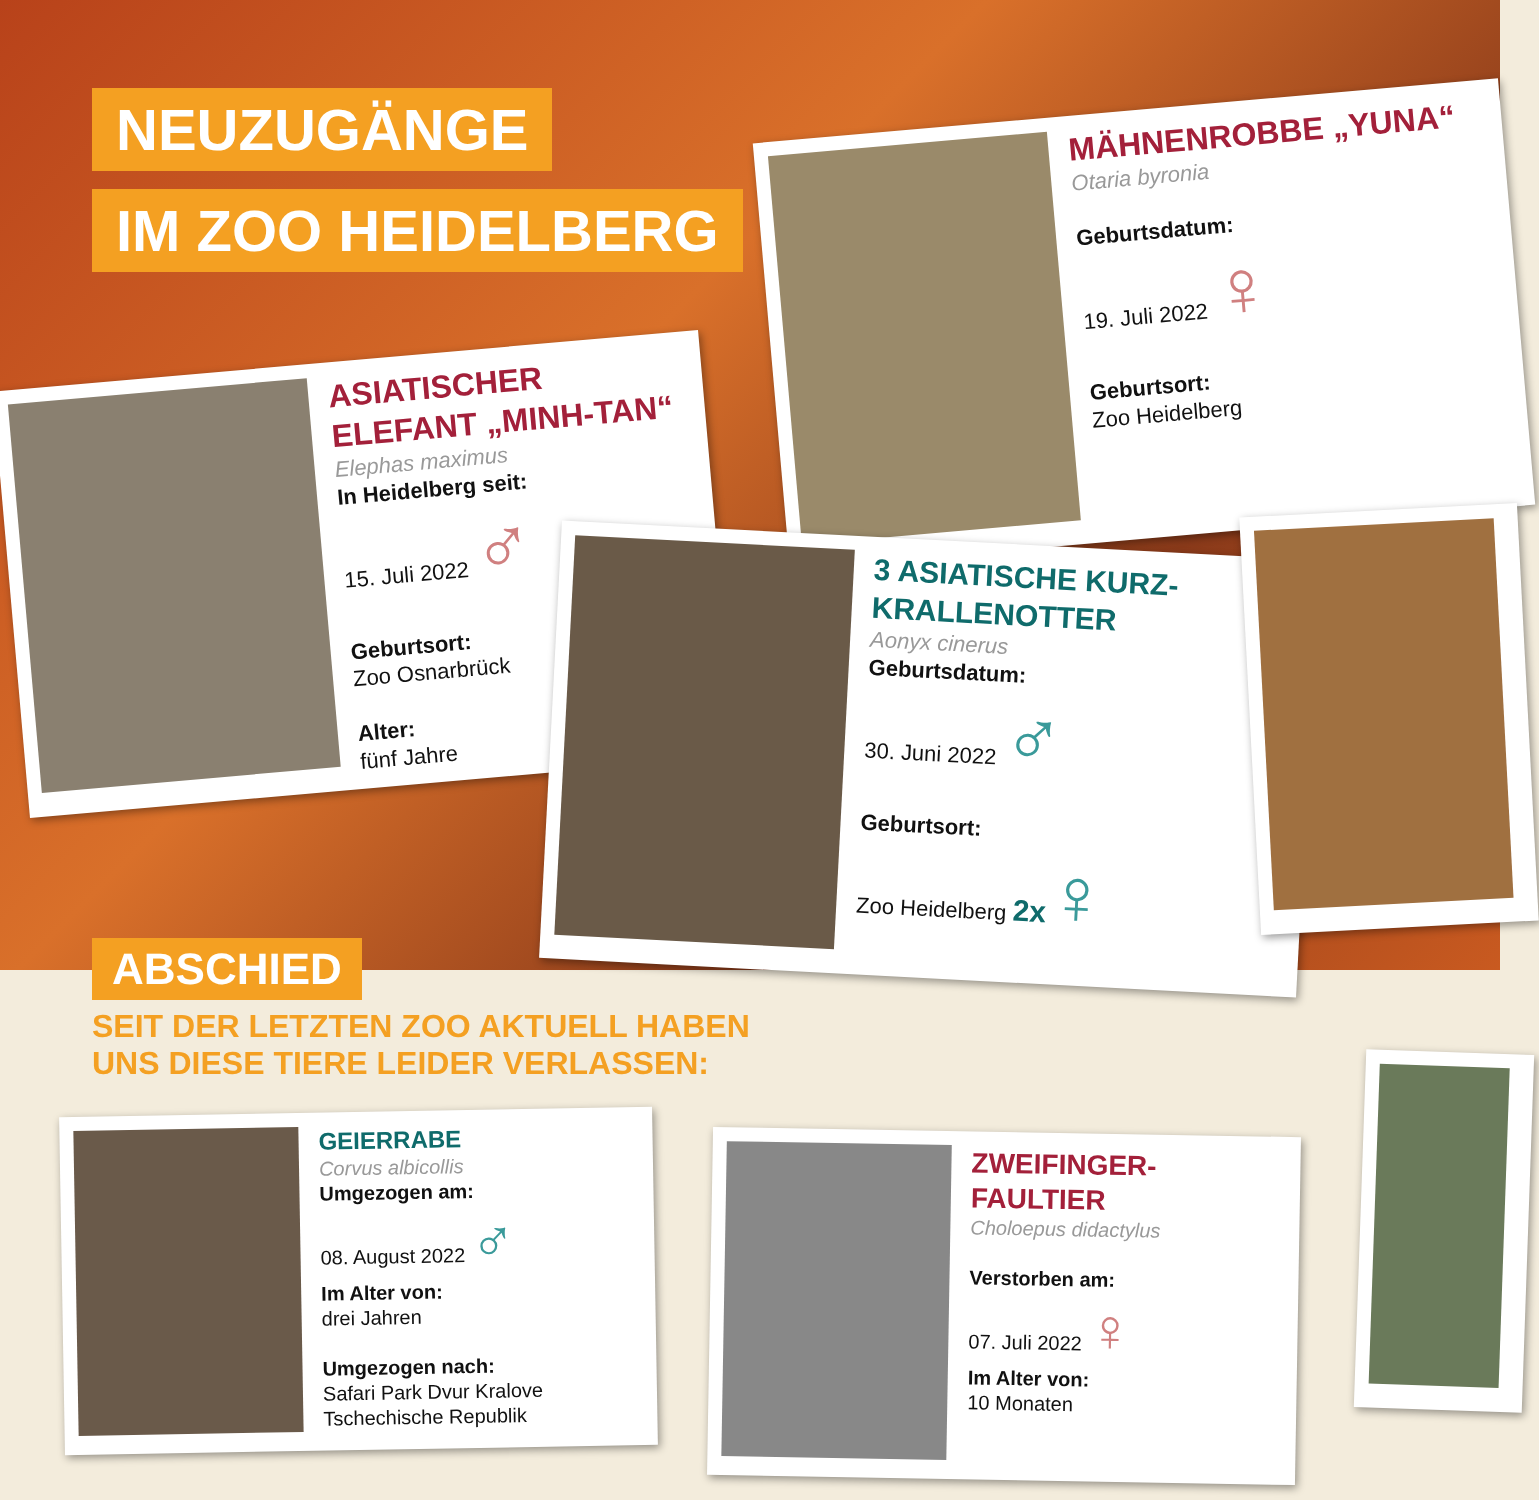NEUZUGÄNGE
IM ZOO HEIDELBERG
ASIATISCHER ELEFANT „MINH-TAN“
Elephas maximus
In Heidelberg seit:
15. Juli 2022 ♂
Geburtsort:
Zoo Osnarbrück
Alter:
fünf Jahre
MÄHNENROBBE „YUNA“
Otaria byronia
Geburtsdatum:
19. Juli 2022 ♀
Geburtsort:
Zoo Heidelberg
3 ASIATISCHE KURZ-KRALLENOTTER
Aonyx cinerus
Geburtsdatum:
30. Juni 2022 ♂
Geburtsort:
Zoo Heidelberg 2x♀
ABSCHIED
SEIT DER LETZTEN ZOO AKTUELL HABEN
UNS DIESE TIERE LEIDER VERLASSEN:
GEIERRABE
Corvus albicollis
Umgezogen am:
08. August 2022 ♂
Im Alter von:
drei Jahren
Umgezogen nach:
Safari Park Dvur Kralove
Tschechische Republik
ZWEIFINGER-FAULTIER
Choloepus didactylus
Verstorben am:
07. Juli 2022 ♀
Im Alter von:
10 Monaten